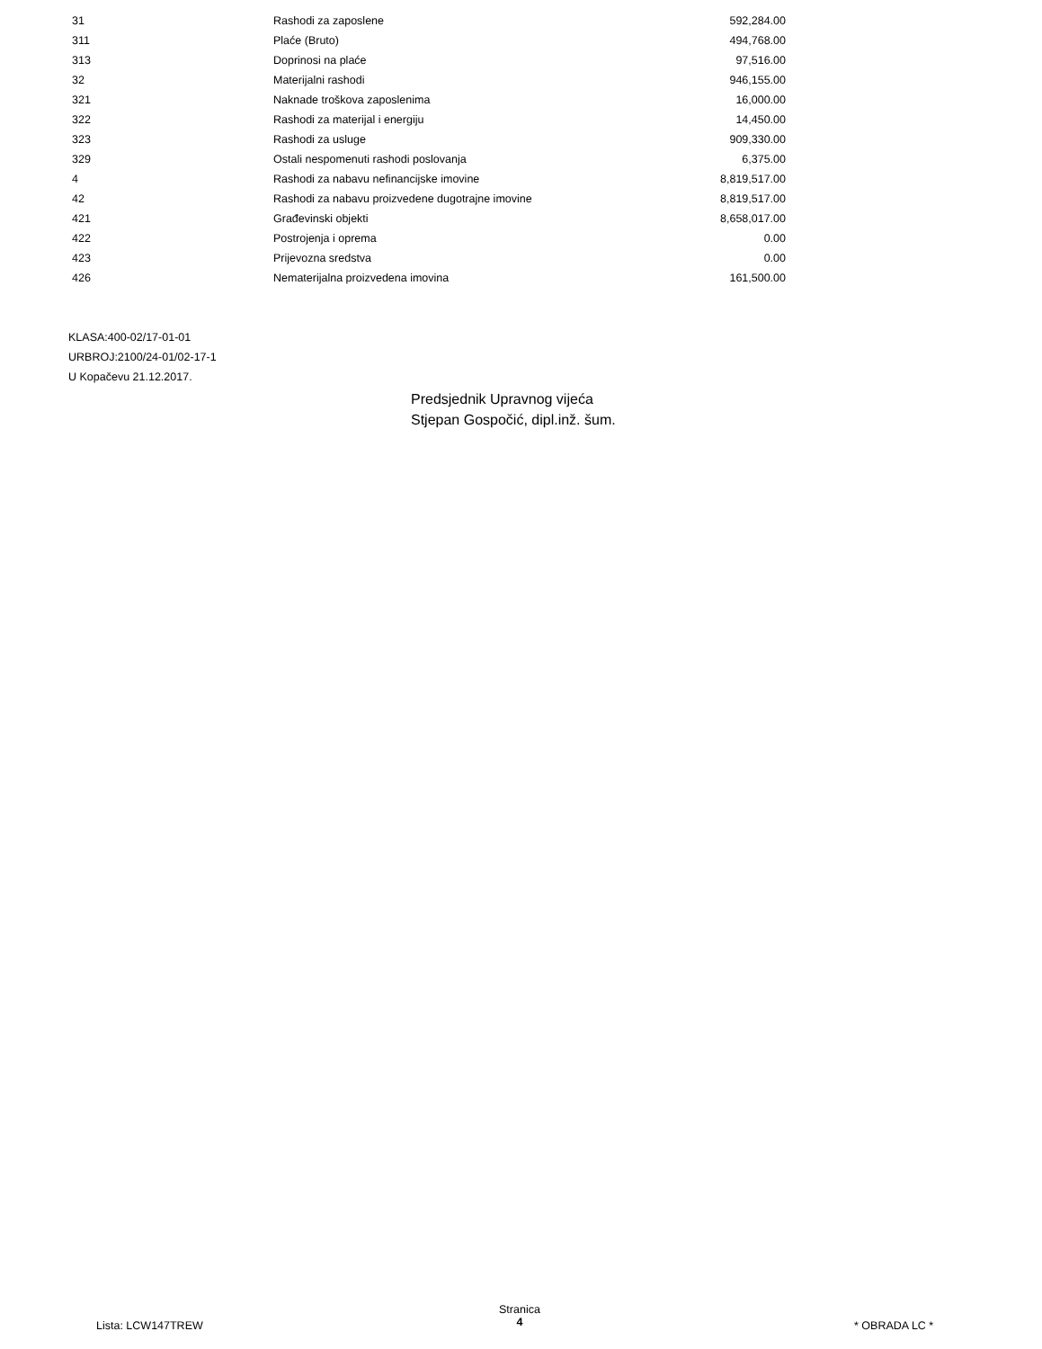| 31 | Rashodi za zaposlene | 592,284.00 |
| 311 | Plaće (Bruto) | 494,768.00 |
| 313 | Doprinosi na plaće | 97,516.00 |
| 32 | Materijalni rashodi | 946,155.00 |
| 321 | Naknade troškova zaposlenima | 16,000.00 |
| 322 | Rashodi za materijal i energiju | 14,450.00 |
| 323 | Rashodi za usluge | 909,330.00 |
| 329 | Ostali nespomenuti rashodi poslovanja | 6,375.00 |
| 4 | Rashodi za nabavu nefinancijske imovine | 8,819,517.00 |
| 42 | Rashodi za nabavu proizvedene dugotrajne imovine | 8,819,517.00 |
| 421 | Građevinski objekti | 8,658,017.00 |
| 422 | Postrojenja i oprema | 0.00 |
| 423 | Prijevozna sredstva | 0.00 |
| 426 | Nematerijalna proizvedena imovina | 161,500.00 |
KLASA:400-02/17-01-01
URBROJ:2100/24-01/02-17-1
U Kopačevu 21.12.2017.
Predsjednik Upravnog vijeća
Stjepan Gospočić, dipl.inž. šum.
Lista: LCW147TREW
Stranica
4
* OBRADA LC *